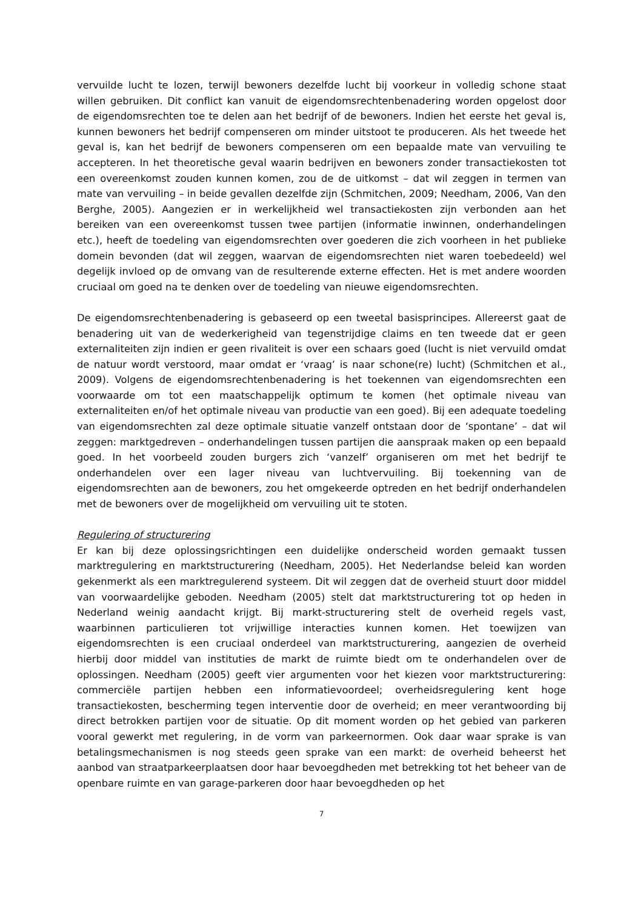vervuilde lucht te lozen, terwijl bewoners dezelfde lucht bij voorkeur in volledig schone staat willen gebruiken. Dit conflict kan vanuit de eigendomsrechtenbenadering worden opgelost door de eigendomsrechten toe te delen aan het bedrijf of de bewoners. Indien het eerste het geval is, kunnen bewoners het bedrijf compenseren om minder uitstoot te produceren. Als het tweede het geval is, kan het bedrijf de bewoners compenseren om een bepaalde mate van vervuiling te accepteren. In het theoretische geval waarin bedrijven en bewoners zonder transactiekosten tot een overeenkomst zouden kunnen komen, zou de de uitkomst – dat wil zeggen in termen van mate van vervuiling – in beide gevallen dezelfde zijn (Schmitchen, 2009; Needham, 2006, Van den Berghe, 2005). Aangezien er in werkelijkheid wel transactiekosten zijn verbonden aan het bereiken van een overeenkomst tussen twee partijen (informatie inwinnen, onderhandelingen etc.), heeft de toedeling van eigendomsrechten over goederen die zich voorheen in het publieke domein bevonden (dat wil zeggen, waarvan de eigendomsrechten niet waren toebedeeld) wel degelijk invloed op de omvang van de resulterende externe effecten. Het is met andere woorden cruciaal om goed na te denken over de toedeling van nieuwe eigendomsrechten.
De eigendomsrechtenbenadering is gebaseerd op een tweetal basisprincipes. Allereerst gaat de benadering uit van de wederkerigheid van tegenstrijdige claims en ten tweede dat er geen externaliteiten zijn indien er geen rivaliteit is over een schaars goed (lucht is niet vervuild omdat de natuur wordt verstoord, maar omdat er ‘vraag’ is naar schone(re) lucht) (Schmitchen et al., 2009). Volgens de eigendomsrechtenbenadering is het toekennen van eigendomsrechten een voorwaarde om tot een maatschappelijk optimum te komen (het optimale niveau van externaliteiten en/of het optimale niveau van productie van een goed). Bij een adequate toedeling van eigendomsrechten zal deze optimale situatie vanzelf ontstaan door de ‘spontane’ – dat wil zeggen: marktgedreven – onderhandelingen tussen partijen die aanspraak maken op een bepaald goed. In het voorbeeld zouden burgers zich ‘vanzelf’ organiseren om met het bedrijf te onderhandelen over een lager niveau van luchtvervuiling. Bij toekenning van de eigendomsrechten aan de bewoners, zou het omgekeerde optreden en het bedrijf onderhandelen met de bewoners over de mogelijkheid om vervuiling uit te stoten.
Regulering of structurering
Er kan bij deze oplossingsrichtingen een duidelijke onderscheid worden gemaakt tussen marktregulering en marktstructurering (Needham, 2005). Het Nederlandse beleid kan worden gekenmerkt als een marktregulerend systeem. Dit wil zeggen dat de overheid stuurt door middel van voorwaardelijke geboden. Needham (2005) stelt dat marktstructurering tot op heden in Nederland weinig aandacht krijgt. Bij markt-structurering stelt de overheid regels vast, waarbinnen particulieren tot vrijwillige interacties kunnen komen. Het toewijzen van eigendomsrechten is een cruciaal onderdeel van marktstructurering, aangezien de overheid hierbij door middel van instituties de markt de ruimte biedt om te onderhandelen over de oplossingen. Needham (2005) geeft vier argumenten voor het kiezen voor marktstructurering: commerciële partijen hebben een informatievoordeel; overheidsregulering kent hoge transactiekosten, bescherming tegen interventie door de overheid; en meer verantwoording bij direct betrokken partijen voor de situatie. Op dit moment worden op het gebied van parkeren vooral gewerkt met regulering, in de vorm van parkeernormen. Ook daar waar sprake is van betalingsmechanismen is nog steeds geen sprake van een markt: de overheid beheerst het aanbod van straatparkeerplaatsen door haar bevoegdheden met betrekking tot het beheer van de openbare ruimte en van garage-parkeren door haar bevoegdheden op het
7